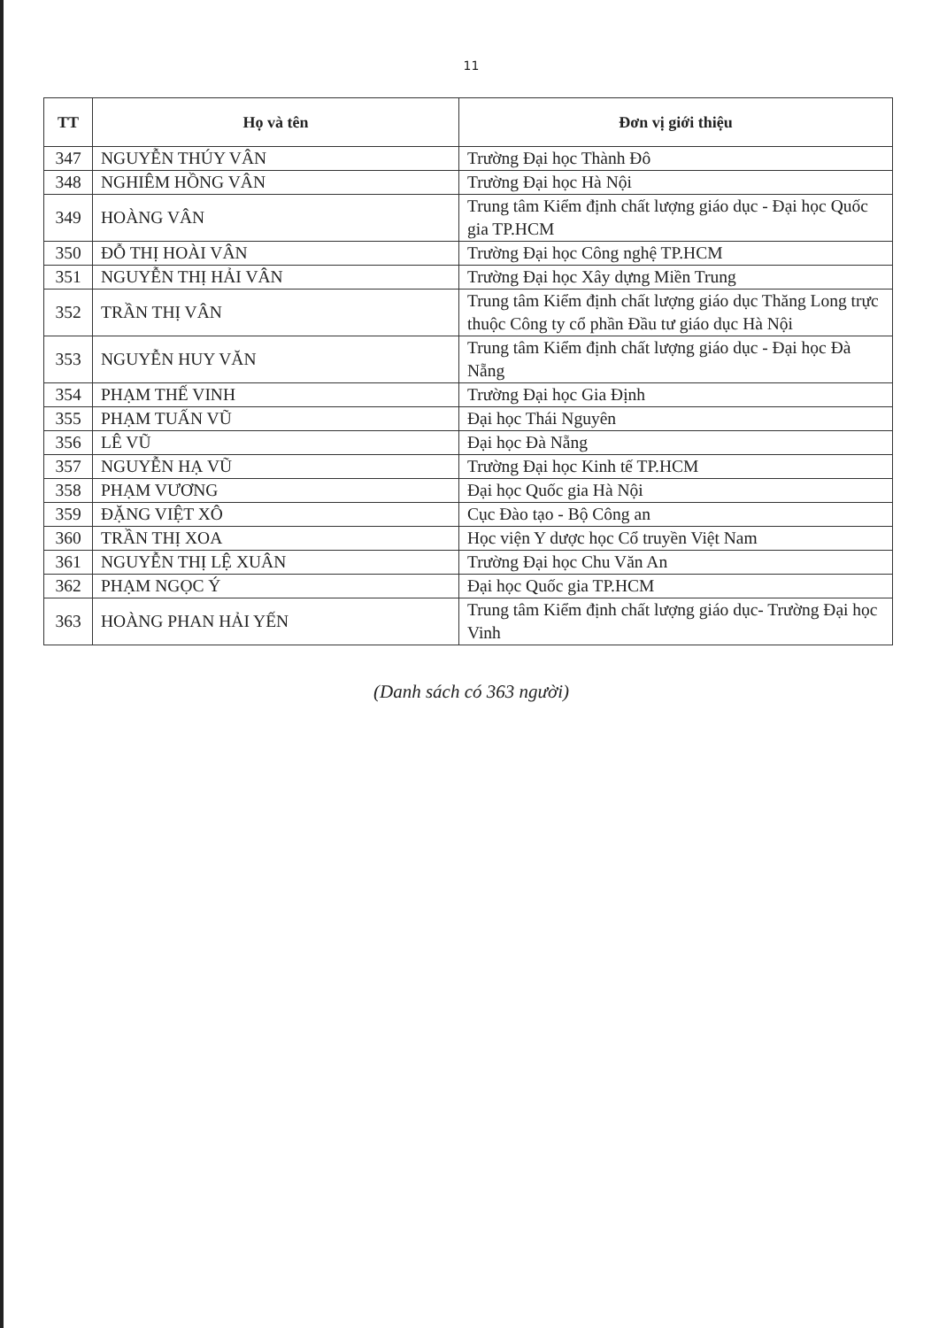11
| TT | Họ và tên | Đơn vị giới thiệu |
| --- | --- | --- |
| 347 | NGUYỄN THÚY VÂN | Trường Đại học Thành Đô |
| 348 | NGHIÊM HỒNG VÂN | Trường Đại học Hà Nội |
| 349 | HOÀNG VÂN | Trung tâm Kiểm định chất lượng giáo dục - Đại học Quốc gia TP.HCM |
| 350 | ĐỖ THỊ HOÀI VÂN | Trường Đại học Công nghệ TP.HCM |
| 351 | NGUYỄN THỊ HẢI VÂN | Trường Đại học Xây dựng Miền Trung |
| 352 | TRẦN THỊ VÂN | Trung tâm Kiểm định chất lượng giáo dục Thăng Long trực thuộc Công ty cổ phần Đầu tư giáo dục Hà Nội |
| 353 | NGUYỄN HUY VĂN | Trung tâm Kiểm định chất lượng giáo dục - Đại học Đà Nẵng |
| 354 | PHẠM THẾ VINH | Trường Đại học Gia Định |
| 355 | PHẠM TUẤN VŨ | Đại học Thái Nguyên |
| 356 | LÊ VŨ | Đại học Đà Nẵng |
| 357 | NGUYỄN HẠ VŨ | Trường Đại học Kinh tế TP.HCM |
| 358 | PHẠM VƯƠNG | Đại học Quốc gia Hà Nội |
| 359 | ĐẶNG VIỆT XÔ | Cục Đào tạo - Bộ Công an |
| 360 | TRẦN THỊ XOA | Học viện Y dược học Cổ truyền Việt Nam |
| 361 | NGUYỄN THỊ LỆ XUÂN | Trường Đại học Chu Văn An |
| 362 | PHẠM NGỌC Ý | Đại học Quốc gia TP.HCM |
| 363 | HOÀNG PHAN HẢI YẾN | Trung tâm Kiểm định chất lượng giáo dục- Trường Đại học Vinh |
(Danh sách có 363 người)